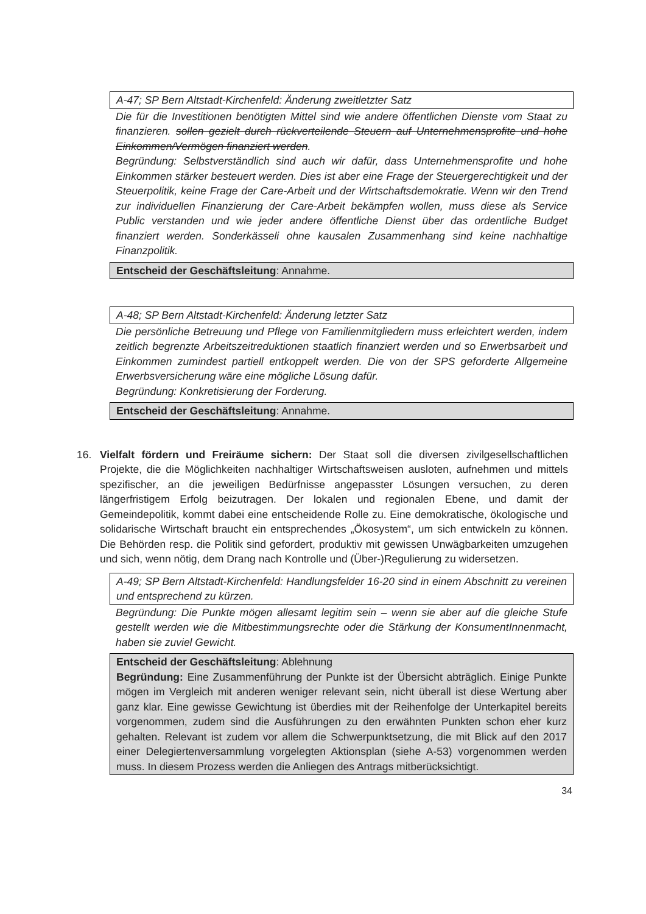A-47; SP Bern Altstadt-Kirchenfeld: Änderung zweitletzter Satz
Die für die Investitionen benötigten Mittel sind wie andere öffentlichen Dienste vom Staat zu finanzieren. sollen gezielt durch rückverteilende Steuern auf Unternehmensprofite und hohe Einkommen/Vermögen finanziert werden.
Begründung: Selbstverständlich sind auch wir dafür, dass Unternehmensprofite und hohe Einkommen stärker besteuert werden. Dies ist aber eine Frage der Steuergerechtigkeit und der Steuerpolitik, keine Frage der Care-Arbeit und der Wirtschaftsdemokratie. Wenn wir den Trend zur individuellen Finanzierung der Care-Arbeit bekämpfen wollen, muss diese als Service Public verstanden und wie jeder andere öffentliche Dienst über das ordentliche Budget finanziert werden. Sonderkässeli ohne kausalen Zusammenhang sind keine nachhaltige Finanzpolitik.
Entscheid der Geschäftsleitung: Annahme.
A-48; SP Bern Altstadt-Kirchenfeld: Änderung letzter Satz
Die persönliche Betreuung und Pflege von Familienmitgliedern muss erleichtert werden, indem zeitlich begrenzte Arbeitszeitreduktionen staatlich finanziert werden und so Erwerbsarbeit und Einkommen zumindest partiell entkoppelt werden. Die von der SPS geforderte Allgemeine Erwerbsversicherung wäre eine mögliche Lösung dafür.
Begründung: Konkretisierung der Forderung.
Entscheid der Geschäftsleitung: Annahme.
16. Vielfalt fördern und Freiräume sichern: Der Staat soll die diversen zivilgesellschaftlichen Projekte, die die Möglichkeiten nachhaltiger Wirtschaftsweisen ausloten, aufnehmen und mittels spezifischer, an die jeweiligen Bedürfnisse angepasster Lösungen versuchen, zu deren längerfristigem Erfolg beizutragen. Der lokalen und regionalen Ebene, und damit der Gemeindepolitik, kommt dabei eine entscheidende Rolle zu. Eine demokratische, ökologische und solidarische Wirtschaft braucht ein entsprechendes „Ökosystem“, um sich entwickeln zu können. Die Behörden resp. die Politik sind gefordert, produktiv mit gewissen Unwägbarkeiten umzugehen und sich, wenn nötig, dem Drang nach Kontrolle und (Über-)Regulierung zu widersetzen.
A-49; SP Bern Altstadt-Kirchenfeld: Handlungsfelder 16-20 sind in einem Abschnitt zu vereinen und entsprechend zu kürzen.
Begründung: Die Punkte mögen allesamt legitim sein – wenn sie aber auf die gleiche Stufe gestellt werden wie die Mitbestimmungsrechte oder die Stärkung der KonsumentInnenmacht, haben sie zuviel Gewicht.
Entscheid der Geschäftsleitung: Ablehnung
Begründung: Eine Zusammenführung der Punkte ist der Übersicht abträglich. Einige Punkte mögen im Vergleich mit anderen weniger relevant sein, nicht überall ist diese Wertung aber ganz klar. Eine gewisse Gewichtung ist überdies mit der Reihenfolge der Unterkapitel bereits vorgenommen, zudem sind die Ausführungen zu den erwähnten Punkten schon eher kurz gehalten. Relevant ist zudem vor allem die Schwerpunktsetzung, die mit Blick auf den 2017 einer Delegiertenversammlung vorgelegten Aktionsplan (siehe A-53) vorgenommen werden muss. In diesem Prozess werden die Anliegen des Antrags mitberücksichtigt.
34